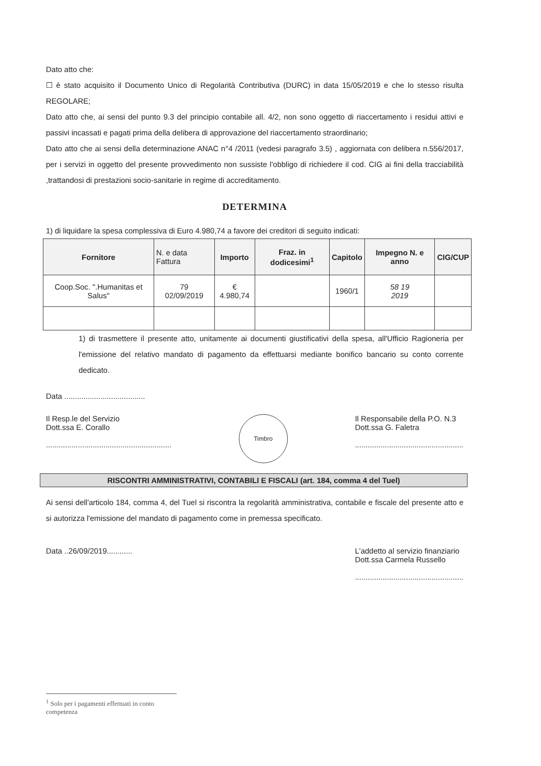Dato atto che:
☐ è stato acquisito il Documento Unico di Regolarità Contributiva (DURC) in data 15/05/2019 e che lo stesso risulta REGOLARE;
Dato atto che, ai sensi del punto 9.3 del principio contabile all. 4/2, non sono oggetto di riaccertamento i residui attivi e passivi incassati e pagati prima della delibera di approvazione del riaccertamento straordinario;
Dato atto che ai sensi della determinazione ANAC n°4 /2011 (vedesi paragrafo 3.5) , aggiornata con delibera n.556/2017, per i servizi in oggetto del presente provvedimento non sussiste l'obbligo di richiedere il cod. CIG ai fini della tracciabilità ,trattandosi di prestazioni socio-sanitarie in regime di accreditamento.
DETERMINA
1) di liquidare la spesa complessiva di Euro 4.980,74 a favore dei creditori di seguito indicati:
| Fornitore | N. e data Fattura | Importo | Fraz. in dodicesimi<sup>1</sup> | Capitolo | Impegno N. e anno | CIG/CUP |
| --- | --- | --- | --- | --- | --- | --- |
| Coop.Soc. ".Humanitas et Salus" | 79 02/09/2019 | € 4.980,74 | | 1960/1 | 58 19 2019 | |
1) di trasmettere il presente atto, unitamente ai documenti giustificativi della spesa, all'Ufficio Ragioneria per l'emissione del relativo mandato di pagamento da effettuarsi mediante bonifico bancario su conto corrente dedicato.
Data ......................................
Il Resp.le del Servizio
Dott.ssa E. Corallo
...........................................................
Timbro
Il Responsabile della P.O. N.3
Dott.ssa G. Faletra
...................................................
RISCONTRI AMMINISTRATIVI, CONTABILI E FISCALI (art. 184, comma 4 del Tuel)
Ai sensi dell'articolo 184, comma 4, del Tuel si riscontra la regolarità amministrativa, contabile e fiscale del presente atto e si autorizza l'emissione del mandato di pagamento come in premessa specificato.
Data ..26/09/2019............ L'addetto al servizio finanziario
Dott.ssa Carmela Russello
...................................................
<sup>1</sup> Solo per i pagamenti effettuati in conto competenza